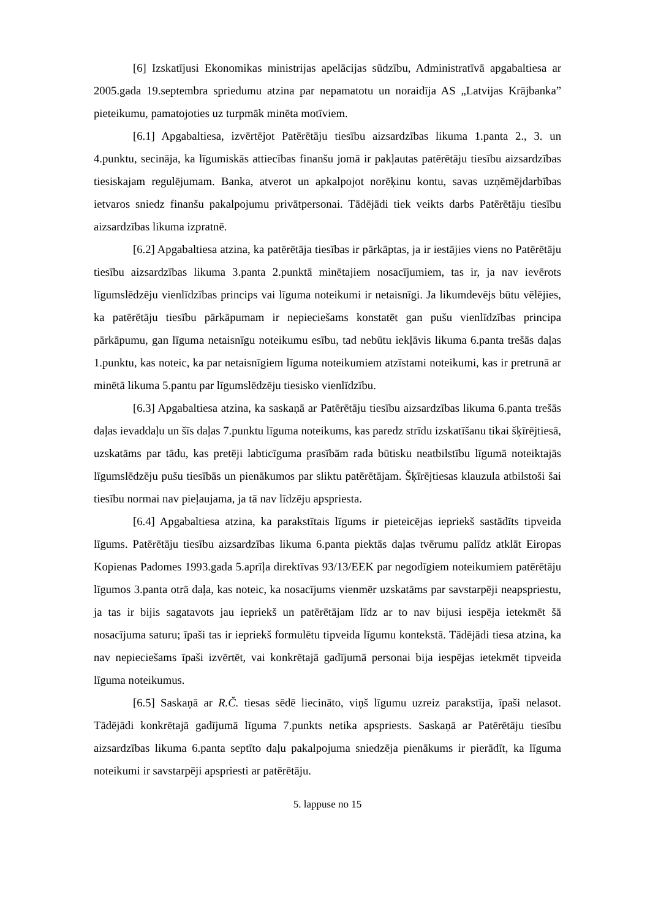[6] Izskatījusi Ekonomikas ministrijas apelācijas sūdzību, Administratīvā apgabaltiesa ar 2005.gada 19.septembra spriedumu atzina par nepamatotu un noraidīja AS „Latvijas Krājbanka” pieteikumu, pamatojoties uz turpmāk minēta motīviem.
[6.1] Apgabaltiesa, izvērtējot Patērētāju tiesību aizsardzības likuma 1.panta 2., 3. un 4.punktu, secināja, ka līgumiskās attiecības finanšu jomā ir pakļautas patērētāju tiesību aizsardzības tiesiskajam regulējumam. Banka, atverot un apkalpojot norēķinu kontu, savas uzņēmējdarbības ietvaros sniedz finanšu pakalpojumu privātpersonai. Tādējādi tiek veikts darbs Patērētāju tiesību aizsardzības likuma izpratnē.
[6.2] Apgabaltiesa atzina, ka patērētāja tiesības ir pārkāptas, ja ir iestājies viens no Patērētāju tiesību aizsardzības likuma 3.panta 2.punktā minētajiem nosacījumiem, tas ir, ja nav ievērots līgumslēdzēju vienlīdzības princips vai līguma noteikumi ir netaisnīgi. Ja likumdevējs būtu vēlējies, ka patērētāju tiesību pārkāpumam ir nepieciešams konstatēt gan pušu vienlīdzības principa pārkāpumu, gan līguma netaisnīgu noteikumu esību, tad nebūtu iekļāvis likuma 6.panta trešās daļas 1.punktu, kas noteic, ka par netaisnīgiem līguma noteikumiem atzīstami noteikumi, kas ir pretrunā ar minētā likuma 5.pantu par līgumslēdzēju tiesisko vienlīdzību.
[6.3] Apgabaltiesa atzina, ka saskaņā ar Patērētāju tiesību aizsardzības likuma 6.panta trešās daļas ievaddaļu un šīs daļas 7.punktu līguma noteikums, kas paredz strīdu izskatīšanu tikai šķīrējtiesā, uzskatāms par tādu, kas pretēji labticīguma prasībām rada būtisku neatbilstību līgumā noteiktajās līgumslēdzēju pušu tiesībās un pienākumos par sliktu patērētājam. Šķīrējtiesas klauzula atbilstoši šai tiesību normai nav pieļaujama, ja tā nav līdzēju apspriesta.
[6.4] Apgabaltiesa atzina, ka parakstītais līgums ir pieteicējas iepriekš sastādīts tipveida līgums. Patērētāju tiesību aizsardzības likuma 6.panta piektās daļas tvērumu palīdz atklāt Eiropas Kopienas Padomes 1993.gada 5.aprīļa direktīvas 93/13/EEK par negodīgiem noteikumiem patērētāju līgumos 3.panta otrā daļa, kas noteic, ka nosacījums vienmēr uzskatāms par savstarpēji neapspriestu, ja tas ir bijis sagatavots jau iepriekš un patērētājam līdz ar to nav bijusi iespēja ietekmēt šā nosacījuma saturu; īpaši tas ir iepriekš formulētu tipveida līgumu kontekstā. Tādējādi tiesa atzina, ka nav nepieciešams īpaši izvērtēt, vai konkrētajā gadījumā personai bija iespējas ietekmēt tipveida līguma noteikumus.
[6.5] Saskaņā ar R.Č. tiesas sēdē liecināto, viņš līgumu uzreiz parakstīja, īpaši nelasot. Tādējādi konkrētajā gadījumā līguma 7.punkts netika apspriests. Saskaņā ar Patērētāju tiesību aizsardzības likuma 6.panta septīto daļu pakalpojuma sniedzēja pienākums ir pierādīt, ka līguma noteikumi ir savstarpēji apspriesti ar patērētāju.
5. lappuse no 15